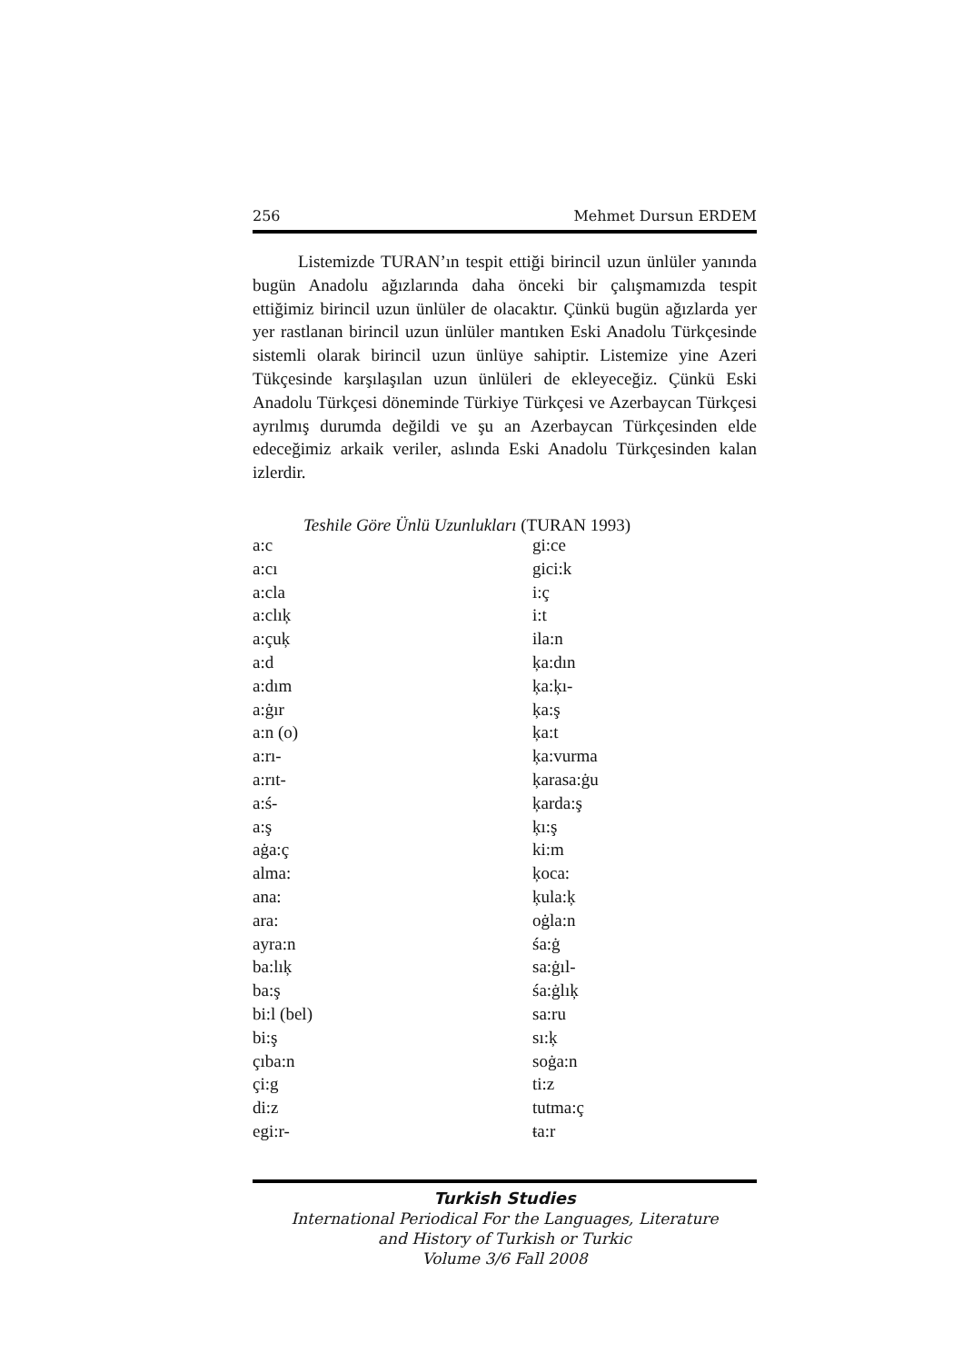256 Mehmet Dursun ERDEM
Listemizde TURAN’ın tespit ettiği birincil uzun ünlüler yanında bugün Anadolu ağızlarında daha önceki bir çalışmamızda tespit ettiğimiz birincil uzun ünlüler de olacaktır. Çünkü bugün ağızlarda yer yer rastlanan birincil uzun ünlüler mantıken Eski Anadolu Türkçesinde sistemli olarak birincil uzun ünlüye sahiptir. Listemize yine Azeri Tükçesinde karşılaşılan uzun ünlüleri de ekleyeceğiz. Çünkü Eski Anadolu Türkçesi döneminde Türkiye Türkçesi ve Azerbaycan Türkçesi ayrılmış durumda değildi ve şu an Azerbaycan Türkçesinden elde edeceğimiz arkaik veriler, aslında Eski Anadolu Türkçesinden kalan izlerdir.
Teshile Göre Ünlü Uzunlukları (TURAN 1993)
| a:c | gi:ce |
| a:cı | gici:k |
| a:cla | i:ç |
| a:clıķ | i:t |
| a:çuķ | ila:n |
| a:d | ķa:dın |
| a:dım | ķa:ķı- |
| a:ġır | ķa:ş |
| a:n (o) | ķa:t |
| a:rı- | ķa:vurma |
| a:rıt- | ķarasa:ġu |
| a:ś- | ķarda:ş |
| a:ş | ķı:ş |
| aġa:ç | ki:m |
| alma: | ķoca: |
| ana: | ķula:ķ |
| ara: | oġla:n |
| ayra:n | śa:ġ |
| ba:lıķ | sa:ġıl- |
| ba:ş | śa:ġlıķ |
| bi:l (bel) | sa:ru |
| bi:ş | sı:ķ |
| çıba:n | soġa:n |
| çi:g | ti:z |
| di:z | tutma:ç |
| egi:r- | ŧa:r |
Turkish Studies
International Periodical For the Languages, Literature
and History of Turkish or Turkic
Volume 3/6 Fall 2008